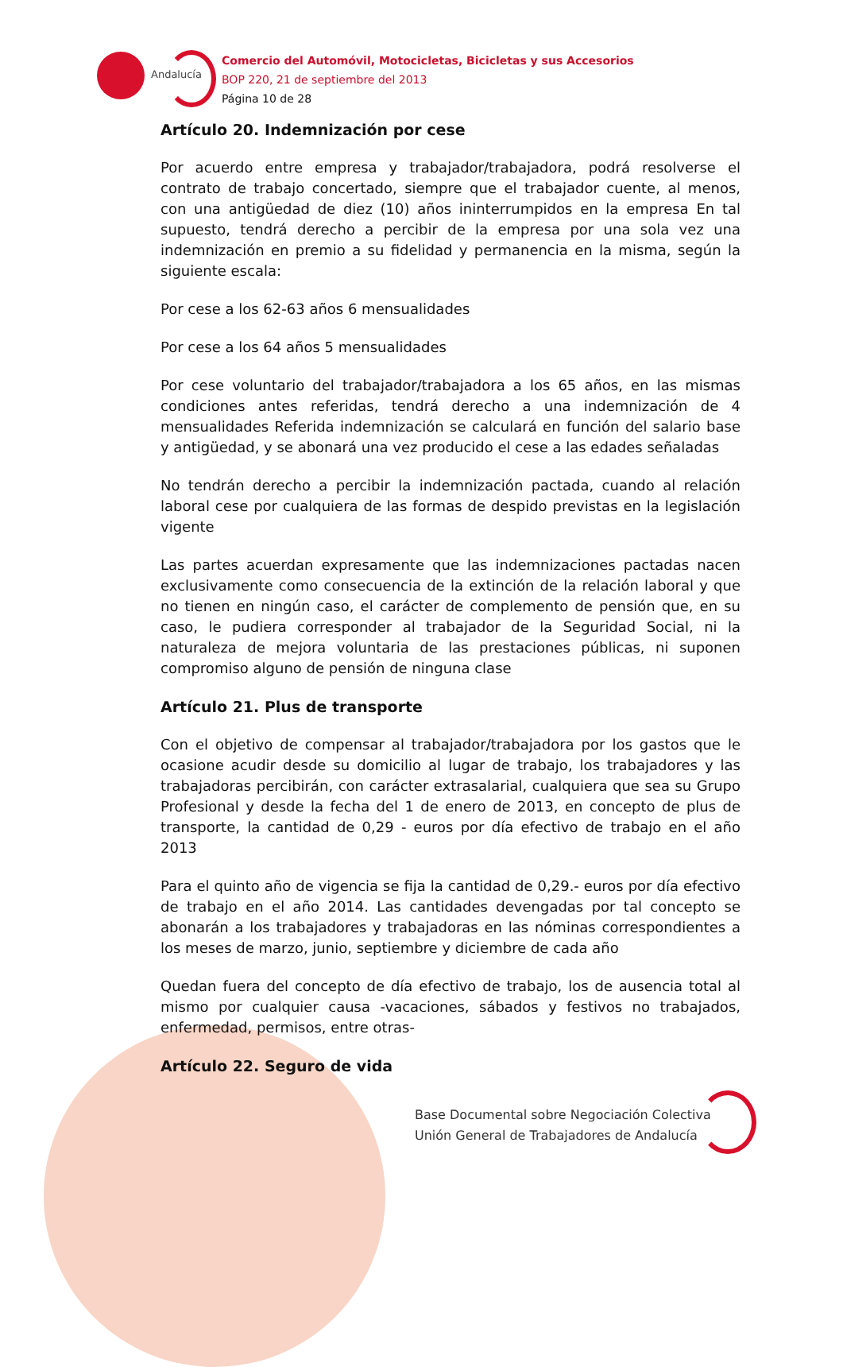Andalucía
Comercio del Automóvil, Motocicletas, Bicicletas y sus Accesorios
BOP 220, 21 de septiembre del 2013
Página 10 de 28
Artículo 20. Indemnización por cese
Por acuerdo entre empresa y trabajador/trabajadora, podrá resolverse el contrato de trabajo concertado, siempre que el trabajador cuente, al menos, con una antigüedad de diez (10) años ininterrumpidos en la empresa En tal supuesto, tendrá derecho a percibir de la empresa por una sola vez una indemnización en premio a su fidelidad y permanencia en la misma, según la siguiente escala:
Por cese a los 62-63 años 6 mensualidades
Por cese a los 64 años 5 mensualidades
Por cese voluntario del trabajador/trabajadora a los 65 años, en las mismas condiciones antes referidas, tendrá derecho a una indemnización de 4 mensualidades Referida indemnización se calculará en función del salario base y antigüedad, y se abonará una vez producido el cese a las edades señaladas
No tendrán derecho a percibir la indemnización pactada, cuando al relación laboral cese por cualquiera de las formas de despido previstas en la legislación vigente
Las partes acuerdan expresamente que las indemnizaciones pactadas nacen exclusivamente como consecuencia de la extinción de la relación laboral y que no tienen en ningún caso, el carácter de complemento de pensión que, en su caso, le pudiera corresponder al trabajador de la Seguridad Social, ni la naturaleza de mejora voluntaria de las prestaciones públicas, ni suponen compromiso alguno de pensión de ninguna clase
Artículo 21. Plus de transporte
Con el objetivo de compensar al trabajador/trabajadora por los gastos que le ocasione acudir desde su domicilio al lugar de trabajo, los trabajadores y las trabajadoras percibirán, con carácter extrasalarial, cualquiera que sea su Grupo Profesional y desde la fecha del 1 de enero de 2013, en concepto de plus de transporte, la cantidad de 0,29 - euros por día efectivo de trabajo en el año 2013
Para el quinto año de vigencia se fija la cantidad de 0,29.- euros por día efectivo de trabajo en el año 2014. Las cantidades devengadas por tal concepto se abonarán a los trabajadores y trabajadoras en las nóminas correspondientes a los meses de marzo, junio, septiembre y diciembre de cada año
Quedan fuera del concepto de día efectivo de trabajo, los de ausencia total al mismo por cualquier causa -vacaciones, sábados y festivos no trabajados, enfermedad, permisos, entre otras-
Artículo 22. Seguro de vida
Base Documental sobre Negociación Colectiva
Unión General de Trabajadores de Andalucía